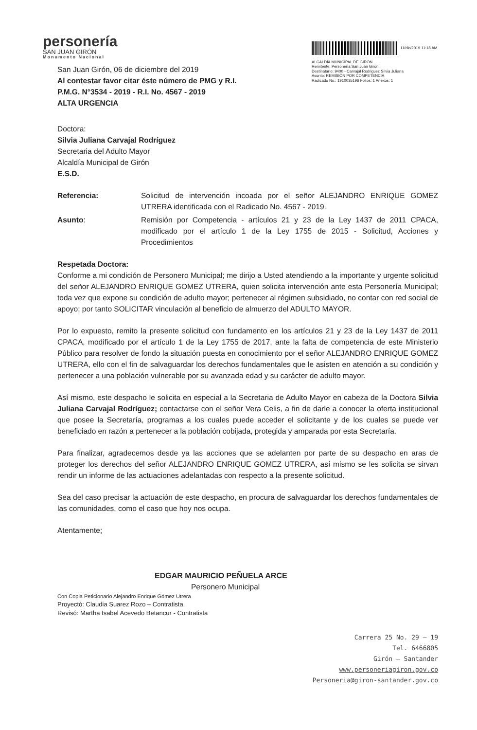personería
SAN JUAN GIRÓN
Monumento Nacional
11/dic/2019 11:18 AM
ALCALDÍA MUNICIPAL DE GIRÓN
Remitente: Personeria San Juan Giron
Destinatario: 9400 - Carvajal Rodriguez Silvia Juliana
Asunto: REMISIÓN POR COMPETENCIA
Radicado No.: 1910035196 Folios: 1 Anexos: 1
San Juan Girón, 06 de diciembre del 2019
Al contestar favor citar éste número de PMG y R.I.
P.M.G. N°3534 - 2019 - R.I. No. 4567 - 2019
ALTA URGENCIA
Doctora:
Silvia Juliana Carvajal Rodríguez
Secretaria del Adulto Mayor
Alcaldía Municipal de Girón
E.S.D.
Referencia: Solicitud de intervención incoada por el señor ALEJANDRO ENRIQUE GOMEZ UTRERA identificada con el Radicado No. 4567 - 2019.
Asunto: Remisión por Competencia - artículos 21 y 23 de la Ley 1437 de 2011 CPACA, modificado por el artículo 1 de la Ley 1755 de 2015 - Solicitud, Acciones y Procedimientos
Respetada Doctora:
Conforme a mi condición de Personero Municipal; me dirijo a Usted atendiendo a la importante y urgente solicitud del señor ALEJANDRO ENRIQUE GOMEZ UTRERA, quien solicita intervención ante esta Personería Municipal; toda vez que expone su condición de adulto mayor; pertenecer al régimen subsidiado, no contar con red social de apoyo; por tanto SOLICITAR vinculación al beneficio de almuerzo del ADULTO MAYOR.
Por lo expuesto, remito la presente solicitud con fundamento en los artículos 21 y 23 de la Ley 1437 de 2011 CPACA, modificado por el artículo 1 de la Ley 1755 de 2017, ante la falta de competencia de este Ministerio Público para resolver de fondo la situación puesta en conocimiento por el señor ALEJANDRO ENRIQUE GOMEZ UTRERA, ello con el fin de salvaguardar los derechos fundamentales que le asisten en atención a su condición y pertenecer a una población vulnerable por su avanzada edad y su carácter de adulto mayor.
Así mismo, este despacho le solicita en especial a la Secretaria de Adulto Mayor en cabeza de la Doctora Silvia Juliana Carvajal Rodríguez; contactarse con el señor Vera Celis, a fin de darle a conocer la oferta institucional que posee la Secretaría, programas a los cuales puede acceder el solicitante y de los cuales se puede ver beneficiado en razón a pertenecer a la población cobijada, protegida y amparada por esta Secretaría.
Para finalizar, agradecemos desde ya las acciones que se adelanten por parte de su despacho en aras de proteger los derechos del señor ALEJANDRO ENRIQUE GOMEZ UTRERA, así mismo se les solicita se sirvan rendir un informe de las actuaciones adelantadas con respecto a la presente solicitud.
Sea del caso precisar la actuación de este despacho, en procura de salvaguardar los derechos fundamentales de las comunidades, como el caso que hoy nos ocupa.
Atentamente;
EDGAR MAURICIO PEÑUELA ARCE
Personero Municipal
Con Copia Peticionario Alejandro Enrique Gómez Utrera
Proyectó: Claudia Suarez Rozo – Contratista
Revisó: Martha Isabel Acevedo Betancur - Contratista
Carrera 25 No. 29 – 19
Tel. 6466805
Girón – Santander
www.personeriagiron.gov.co
Personeria@giron-santander.gov.co